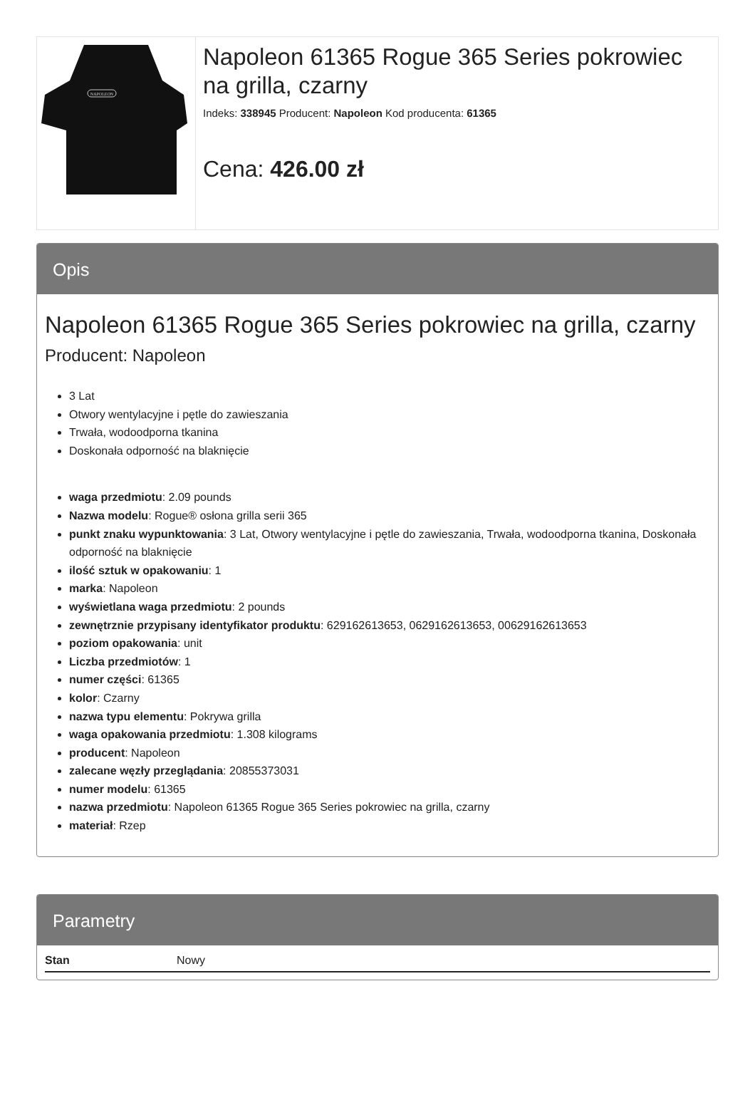NAPOLEON
Napoleon 61365 Rogue 365 Series pokrowiec na grilla, czarny
Indeks: 338945 Producent: Napoleon Kod producenta: 61365
Cena: 426.00 zł
Opis
Napoleon 61365 Rogue 365 Series pokrowiec na grilla, czarny
Producent: Napoleon
3 Lat
Otwory wentylacyjne i pętle do zawieszania
Trwała, wodoodporna tkanina
Doskonała odporność na blaknięcie
waga przedmiotu: 2.09 pounds
Nazwa modelu: Rogue® osłona grilla serii 365
punkt znaku wypunktowania: 3 Lat, Otwory wentylacyjne i pętle do zawieszania, Trwała, wodoodporna tkanina, Doskonała odporność na blaknięcie
ilość sztuk w opakowaniu: 1
marka: Napoleon
wyświetlana waga przedmiotu: 2 pounds
zewnętrznie przypisany identyfikator produktu: 629162613653, 0629162613653, 00629162613653
poziom opakowania: unit
Liczba przedmiotów: 1
numer części: 61365
kolor: Czarny
nazwa typu elementu: Pokrywa grilla
waga opakowania przedmiotu: 1.308 kilograms
producent: Napoleon
zalecane węzły przeglądania: 20855373031
numer modelu: 61365
nazwa przedmiotu: Napoleon 61365 Rogue 365 Series pokrowiec na grilla, czarny
materiał: Rzep
Parametry
| Stan | Nowy |